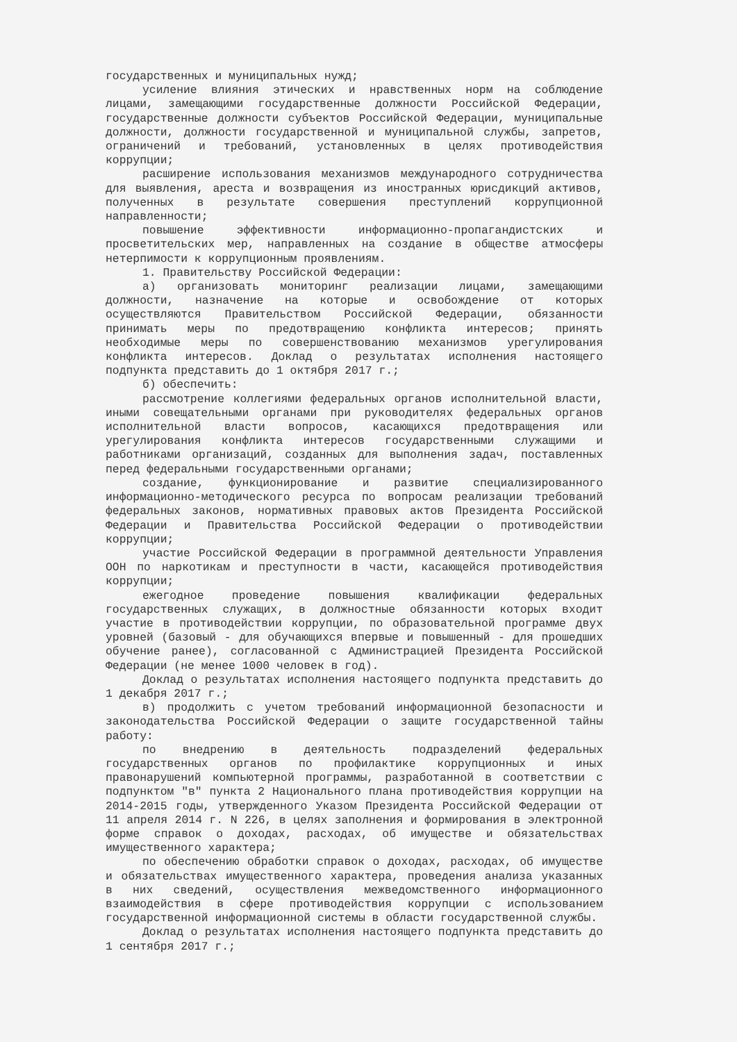государственных и муниципальных нужд;
усиление влияния этических и нравственных норм на соблюдение лицами, замещающими государственные должности Российской Федерации, государственные должности субъектов Российской Федерации, муниципальные должности, должности государственной и муниципальной службы, запретов, ограничений и требований, установленных в целях противодействия коррупции;
расширение использования механизмов международного сотрудничества для выявления, ареста и возвращения из иностранных юрисдикций активов, полученных в результате совершения преступлений коррупционной направленности;
повышение эффективности информационно-пропагандистских и просветительских мер, направленных на создание в обществе атмосферы нетерпимости к коррупционным проявлениям.
1. Правительству Российской Федерации:
а) организовать мониторинг реализации лицами, замещающими должности, назначение на которые и освобождение от которых осуществляются Правительством Российской Федерации, обязанности принимать меры по предотвращению конфликта интересов; принять необходимые меры по совершенствованию механизмов урегулирования конфликта интересов. Доклад о результатах исполнения настоящего подпункта представить до 1 октября 2017 г.;
б) обеспечить:
рассмотрение коллегиями федеральных органов исполнительной власти, иными совещательными органами при руководителях федеральных органов исполнительной власти вопросов, касающихся предотвращения или урегулирования конфликта интересов государственными служащими и работниками организаций, созданных для выполнения задач, поставленных перед федеральными государственными органами;
создание, функционирование и развитие специализированного информационно-методического ресурса по вопросам реализации требований федеральных законов, нормативных правовых актов Президента Российской Федерации и Правительства Российской Федерации о противодействии коррупции;
участие Российской Федерации в программной деятельности Управления ООН по наркотикам и преступности в части, касающейся противодействия коррупции;
ежегодное проведение повышения квалификации федеральных государственных служащих, в должностные обязанности которых входит участие в противодействии коррупции, по образовательной программе двух уровней (базовый - для обучающихся впервые и повышенный - для прошедших обучение ранее), согласованной с Администрацией Президента Российской Федерации (не менее 1000 человек в год).
Доклад о результатах исполнения настоящего подпункта представить до 1 декабря 2017 г.;
в) продолжить с учетом требований информационной безопасности и законодательства Российской Федерации о защите государственной тайны работу:
по внедрению в деятельность подразделений федеральных государственных органов по профилактике коррупционных и иных правонарушений компьютерной программы, разработанной в соответствии с подпунктом "в" пункта 2 Национального плана противодействия коррупции на 2014-2015 годы, утвержденного Указом Президента Российской Федерации от 11 апреля 2014 г. N 226, в целях заполнения и формирования в электронной форме справок о доходах, расходах, об имуществе и обязательствах имущественного характера;
по обеспечению обработки справок о доходах, расходах, об имуществе и обязательствах имущественного характера, проведения анализа указанных в них сведений, осуществления межведомственного информационного взаимодействия в сфере противодействия коррупции с использованием государственной информационной системы в области государственной службы.
Доклад о результатах исполнения настоящего подпункта представить до 1 сентября 2017 г.;